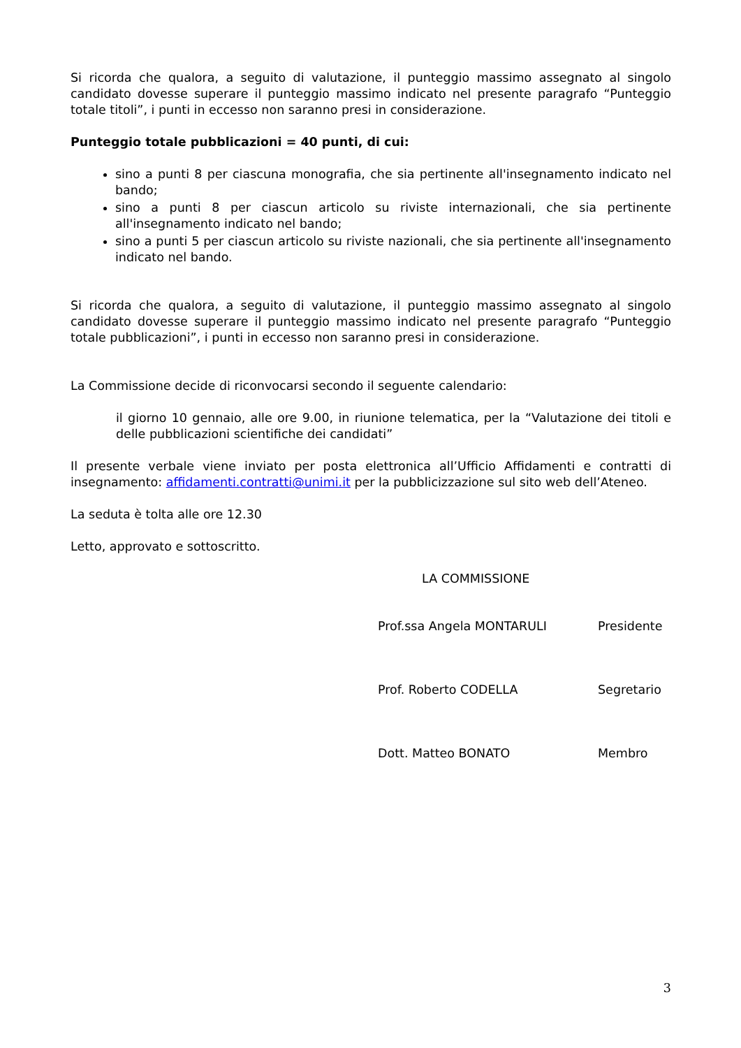Si ricorda che qualora, a seguito di valutazione, il punteggio massimo assegnato al singolo candidato dovesse superare il punteggio massimo indicato nel presente paragrafo “Punteggio totale titoli”, i punti in eccesso non saranno presi in considerazione.
Punteggio totale pubblicazioni = 40 punti, di cui:
sino a punti 8 per ciascuna monografia, che sia pertinente all'insegnamento indicato nel bando;
sino a punti 8 per ciascun articolo su riviste internazionali, che sia pertinente all'insegnamento indicato nel bando;
sino a punti 5 per ciascun articolo su riviste nazionali, che sia pertinente all'insegnamento indicato nel bando.
Si ricorda che qualora, a seguito di valutazione, il punteggio massimo assegnato al singolo candidato dovesse superare il punteggio massimo indicato nel presente paragrafo “Punteggio totale pubblicazioni”, i punti in eccesso non saranno presi in considerazione.
La Commissione decide di riconvocarsi secondo il seguente calendario:
il giorno 10 gennaio, alle ore 9.00, in riunione telematica, per la “Valutazione dei titoli e delle pubblicazioni scientifiche dei candidati”
Il presente verbale viene inviato per posta elettronica all’Ufficio Affidamenti e contratti di insegnamento: affidamenti.contratti@unimi.it per la pubblicizzazione sul sito web dell’Ateneo.
La seduta è tolta alle ore 12.30
Letto, approvato e sottoscritto.
LA COMMISSIONE
Prof.ssa Angela MONTARULI Presidente
Prof. Roberto CODELLA Segretario
Dott. Matteo BONATO Membro
3